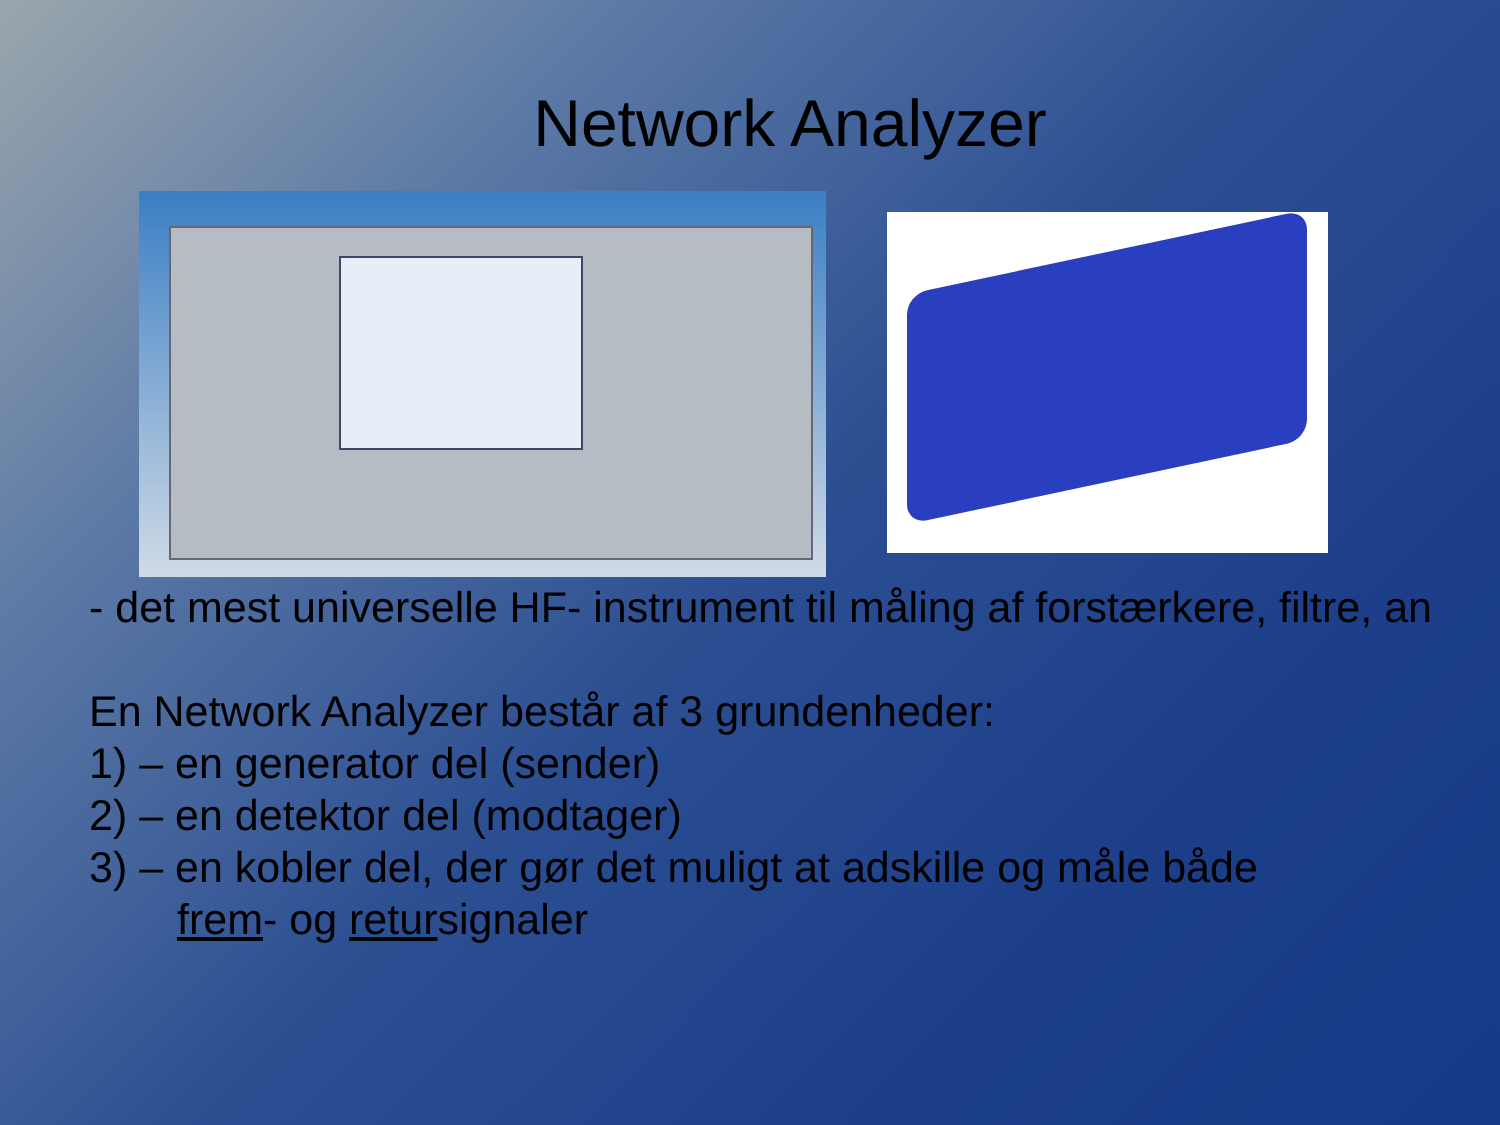Network Analyzer
- det mest universelle HF- instrument til måling af forstærkere, filtre, an
En Network Analyzer består af 3 grundenheder:
1) – en generator del (sender)
2) – en detektor del (modtager)
3) – en kobler del, der gør det muligt at adskille og måle både
frem- og retursignaler